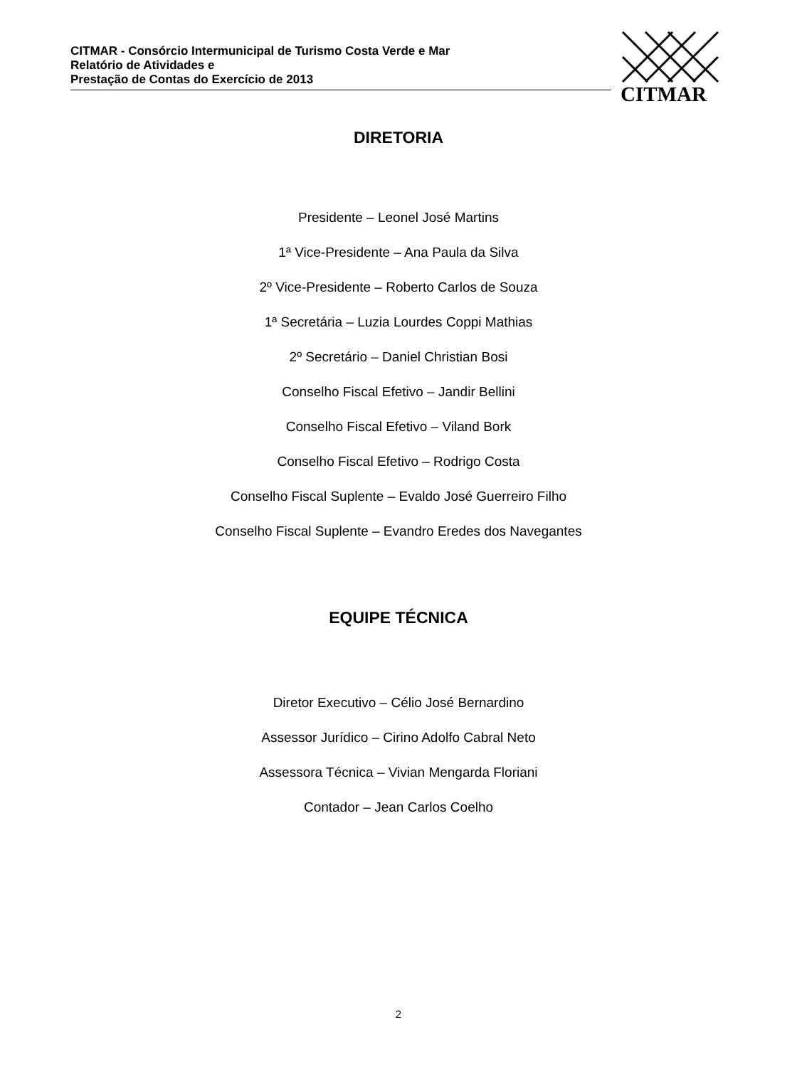CITMAR - Consórcio Intermunicipal de Turismo Costa Verde e Mar
Relatório de Atividades e
Prestação de Contas do Exercício de 2013
CITMAR
DIRETORIA
Presidente – Leonel José Martins
1ª Vice-Presidente – Ana Paula da Silva
2º Vice-Presidente – Roberto Carlos de Souza
1ª Secretária – Luzia Lourdes Coppi Mathias
2º Secretário – Daniel Christian Bosi
Conselho Fiscal Efetivo – Jandir Bellini
Conselho Fiscal Efetivo – Viland Bork
Conselho Fiscal Efetivo – Rodrigo Costa
Conselho Fiscal Suplente – Evaldo José Guerreiro Filho
Conselho Fiscal Suplente – Evandro Eredes dos Navegantes
EQUIPE TÉCNICA
Diretor Executivo – Célio José Bernardino
Assessor Jurídico – Cirino Adolfo Cabral Neto
Assessora Técnica – Vivian Mengarda Floriani
Contador – Jean Carlos Coelho
2